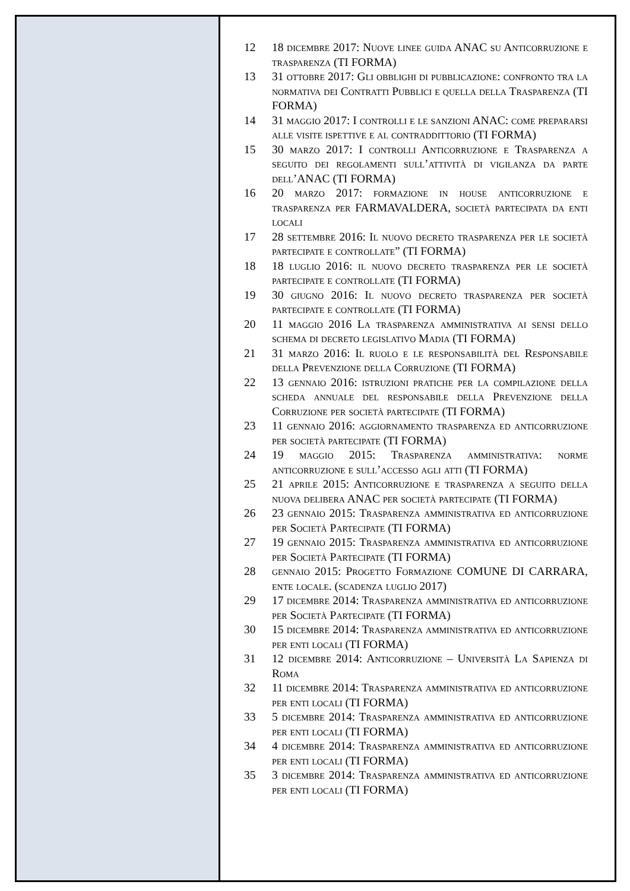12 18 dicembre 2017: Nuove linee guida ANAC su Anticorruzione e trasparenza (TI FORMA)
13 31 ottobre 2017: Gli obblighi di pubblicazione: confronto tra la normativa dei Contratti Pubblici e quella della Trasparenza (TI FORMA)
14 31 maggio 2017: I controlli e le sanzioni ANAC: come prepararsi alle visite ispettive e al contraddittorio (TI FORMA)
15 30 marzo 2017: I controlli Anticorruzione e Trasparenza a seguito dei regolamenti sull’attività di vigilanza da parte dell’ANAC (TI FORMA)
16 20 marzo 2017: formazione in house anticorruzione e trasparenza per FARMAVALDERA, società partecipata da enti locali
17 28 settembre 2016: Il nuovo decreto trasparenza per le società partecipate e controllate” (TI FORMA)
18 18 luglio 2016: il nuovo decreto trasparenza per le società partecipate e controllate (TI FORMA)
19 30 giugno 2016: Il nuovo decreto trasparenza per società partecipate e controllate (TI FORMA)
20 11 maggio 2016 La trasparenza amministrativa ai sensi dello schema di decreto legislativo Madia (TI FORMA)
21 31 marzo 2016: Il ruolo e le responsabilità del Responsabile della Prevenzione della Corruzione (TI FORMA)
22 13 gennaio 2016: istruzioni pratiche per la compilazione della scheda annuale del responsabile della Prevenzione della Corruzione per società partecipate (TI FORMA)
23 11 gennaio 2016: aggiornamento trasparenza ed anticorruzione per società partecipate (TI FORMA)
24 19 maggio 2015: Trasparenza amministrativa: norme anticorruzione e sull’accesso agli atti (TI FORMA)
25 21 aprile 2015: Anticorruzione e trasparenza a seguito della nuova delibera ANAC per società partecipate (TI FORMA)
26 23 gennaio 2015: Trasparenza amministrativa ed anticorruzione per Società Partecipate (TI FORMA)
27 19 gennaio 2015: Trasparenza amministrativa ed anticorruzione per Società Partecipate (TI FORMA)
28 gennaio 2015: Progetto Formazione COMUNE DI CARRARA, ente locale. (scadenza luglio 2017)
29 17 dicembre 2014: Trasparenza amministrativa ed anticorruzione per Società Partecipate (TI FORMA)
30 15 dicembre 2014: Trasparenza amministrativa ed anticorruzione per enti locali (TI FORMA)
31 12 dicembre 2014: Anticorruzione – Università La Sapienza di Roma
32 11 dicembre 2014: Trasparenza amministrativa ed anticorruzione per enti locali (TI FORMA)
33 5 dicembre 2014: Trasparenza amministrativa ed anticorruzione per enti locali (TI FORMA)
34 4 dicembre 2014: Trasparenza amministrativa ed anticorruzione per enti locali (TI FORMA)
35 3 dicembre 2014: Trasparenza amministrativa ed anticorruzione per enti locali (TI FORMA)